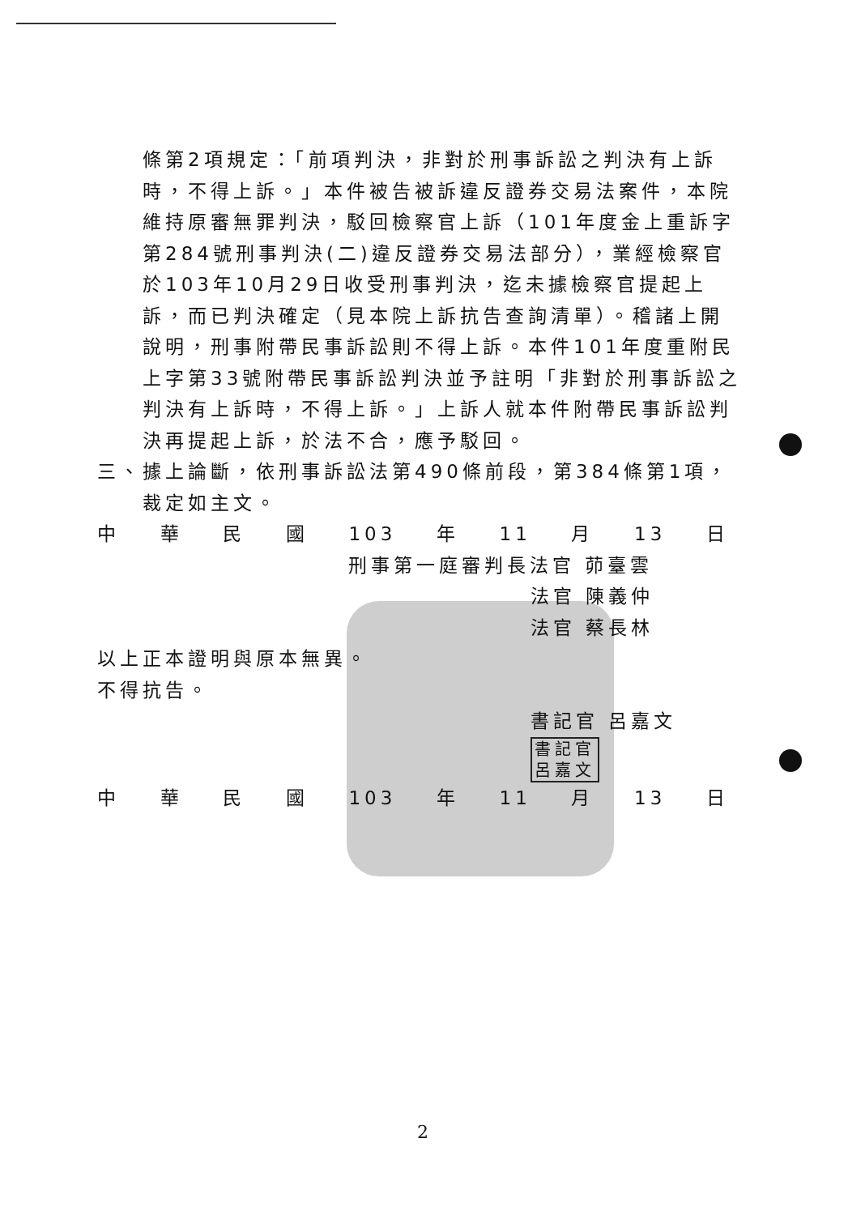條第2項規定：「前項判決，非對於刑事訴訟之判決有上訴時，不得上訴。」本件被告被訴違反證券交易法案件，本院維持原審無罪判決，駁回檢察官上訴（101年度金上重訴字第284號刑事判決(二)違反證券交易法部分），業經檢察官於103年10月29日收受刑事判決，迄未據檢察官提起上訴，而已判決確定（見本院上訴抗告查詢清單）。稽諸上開說明，刑事附帶民事訴訟則不得上訴。本件101年度重附民上字第33號附帶民事訴訟判決並予註明「非對於刑事訴訟之判決有上訴時，不得上訴。」上訴人就本件附帶民事訴訟判決再提起上訴，於法不合，應予駁回。
三、據上論斷，依刑事訴訟法第490條前段，第384條第1項，裁定如主文。
中華民國 103 年 11 月 13 日
刑事第一庭審判長法官 茆臺雲
法官 陳義仲
法官 蔡長林
以上正本證明與原本無異。
不得抗告。
書記官 呂嘉文 書記官
呂嘉文
中華民國 103 年 11 月 13 日
2